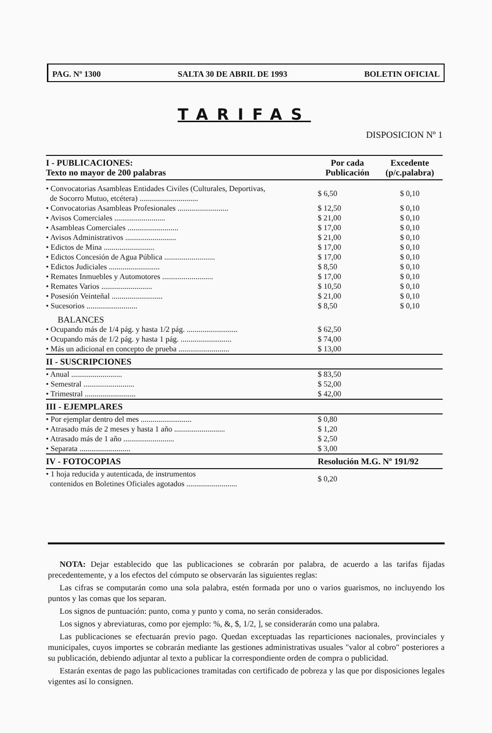PAG. Nº 1300 SALTA 30 DE ABRIL DE 1993 BOLETIN OFICIAL
TARIFAS
DISPOSICION Nº 1
| I - PUBLICACIONES: Texto no mayor de 200 palabras | Por cada Publicación | Excedente (p/c.palabra) |
| --- | --- | --- |
| • Convocatorias Asambleas Entidades Civiles (Culturales, Deportivas, de Socorro Mutuo, etcétera) .............................. | $ 6,50 | $ 0,10 |
| • Convocatorias Asambleas Profesionales .......................... | $ 12,50 | $ 0,10 |
| • Avisos Comerciales .......................... | $ 21,00 | $ 0,10 |
| • Asambleas Comerciales .......................... | $ 17,00 | $ 0,10 |
| • Avisos Administrativos .......................... | $ 21,00 | $ 0,10 |
| • Edictos de Mina .......................... | $ 17,00 | $ 0,10 |
| • Edictos Concesión de Agua Pública .......................... | $ 17,00 | $ 0,10 |
| • Edictos Judiciales .......................... | $ 8,50 | $ 0,10 |
| • Remates Inmuebles y Automotores .......................... | $ 17,00 | $ 0,10 |
| • Remates Varios .......................... | $ 10,50 | $ 0,10 |
| • Posesión Veinteñal .......................... | $ 21,00 | $ 0,10 |
| • Sucesorios .......................... | $ 8,50 | $ 0,10 |
| BALANCES | | |
| • Ocupando más de 1/4 pág. y hasta 1/2 pág. .......................... | $ 62,50 | |
| • Ocupando más de 1/2 pág. y hasta 1 pág. .......................... | $ 74,00 | |
| • Más un adicional en concepto de prueba .......................... | $ 13,00 | |
| II - SUSCRIPCIONES | | |
| • Anual .......................... | $ 83,50 | |
| • Semestral .......................... | $ 52,00 | |
| • Trimestral .......................... | $ 42,00 | |
| III - EJEMPLARES | | |
| • Por ejemplar dentro del mes .......................... | $ 0,80 | |
| • Atrasado más de 2 meses y hasta 1 año .......................... | $ 1,20 | |
| • Atrasado más de 1 año .......................... | $ 2,50 | |
| • Separata .......................... | $ 3,00 | |
| IV - FOTOCOPIAS | Resolución M.G. Nº 191/92 | |
| • 1 hoja reducida y autenticada, de instrumentos contenidos en Boletines Oficiales agotados .......................... | $ 0,20 | |
NOTA: Dejar establecido que las publicaciones se cobrarán por palabra, de acuerdo a las tarifas fijadas precedentemente, y a los efectos del cómputo se observarán las siguientes reglas:
Las cifras se computarán como una sola palabra, estén formada por uno o varios guarismos, no incluyendo los puntos y las comas que los separan.
Los signos de puntuación: punto, coma y punto y coma, no serán considerados.
Los signos y abreviaturas, como por ejemplo: %, &, $, 1/2, ], se considerarán como una palabra.
Las publicaciones se efectuarán previo pago. Quedan exceptuadas las reparticiones nacionales, provinciales y municipales, cuyos importes se cobrarán mediante las gestiones administrativas usuales "valor al cobro" posteriores a su publicación, debiendo adjuntar al texto a publicar la correspondiente orden de compra o publicidad.
Estarán exentas de pago las publicaciones tramitadas con certificado de pobreza y las que por disposiciones legales vigentes así lo consignen.